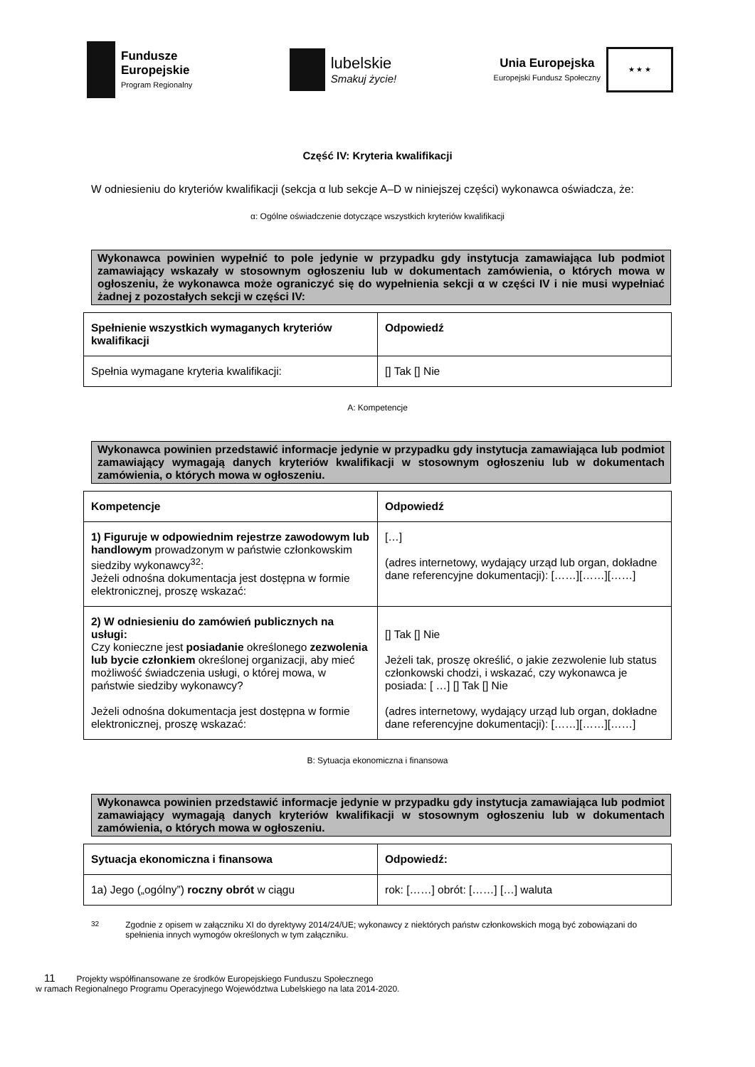Fundusze
Europejskie
Program Regionalny
lubelskie
Smakuj życie!
Unia Europejska
Europejski Fundusz Społeczny
★ ★ ★
Część IV: Kryteria kwalifikacji
W odniesieniu do kryteriów kwalifikacji (sekcja α lub sekcje A–D w niniejszej części) wykonawca oświadcza, że:
α: Ogólne oświadczenie dotyczące wszystkich kryteriów kwalifikacji
Wykonawca powinien wypełnić to pole jedynie w przypadku gdy instytucja zamawiająca lub podmiot zamawiający wskazały w stosownym ogłoszeniu lub w dokumentach zamówienia, o których mowa w ogłoszeniu, że wykonawca może ograniczyć się do wypełnienia sekcji α w części IV i nie musi wypełniać żadnej z pozostałych sekcji w części IV:
| Spełnienie wszystkich wymaganych kryteriów kwalifikacji | Odpowiedź |
| --- | --- |
| Spełnia wymagane kryteria kwalifikacji: | [] Tak [] Nie |
A: Kompetencje
Wykonawca powinien przedstawić informacje jedynie w przypadku gdy instytucja zamawiająca lub podmiot zamawiający wymagają danych kryteriów kwalifikacji w stosownym ogłoszeniu lub w dokumentach zamówienia, o których mowa w ogłoszeniu.
| Kompetencje | Odpowiedź |
| --- | --- |
| 1) Figuruje w odpowiednim rejestrze zawodowym lub handlowym prowadzonym w państwie członkowskim siedziby wykonawcy<sup>32</sup>: Jeżeli odnośna dokumentacja jest dostępna w formie elektronicznej, proszę wskazać: | […] (adres internetowy, wydający urząd lub organ, dokładne dane referencyjne dokumentacji): [……][……][……] |
| 2) W odniesieniu do zamówień publicznych na usługi: Czy konieczne jest posiadanie określonego zezwolenia lub bycie członkiem określonej organizacji, aby mieć możliwość świadczenia usługi, o której mowa, w państwie siedziby wykonawcy? Jeżeli odnośna dokumentacja jest dostępna w formie elektronicznej, proszę wskazać: | [] Tak [] Nie Jeżeli tak, proszę określić, o jakie zezwolenie lub status członkowski chodzi, i wskazać, czy wykonawca je posiada: [ …] [] Tak [] Nie (adres internetowy, wydający urząd lub organ, dokładne dane referencyjne dokumentacji): [……][……][……] |
B: Sytuacja ekonomiczna i finansowa
Wykonawca powinien przedstawić informacje jedynie w przypadku gdy instytucja zamawiająca lub podmiot zamawiający wymagają danych kryteriów kwalifikacji w stosownym ogłoszeniu lub w dokumentach zamówienia, o których mowa w ogłoszeniu.
| Sytuacja ekonomiczna i finansowa | Odpowiedź: |
| --- | --- |
| 1a) Jego („ogólny”) roczny obrót w ciągu | rok: [……] obrót: [……] […] waluta |
<sup>32</sup> Zgodnie z opisem w załączniku XI do dyrektywy 2014/24/UE; wykonawcy z niektórych państw członkowskich mogą być zobowiązani do spełnienia innych wymogów określonych w tym załączniku.
11 Projekty współfinansowane ze środków Europejskiego Funduszu Społecznego
w ramach Regionalnego Programu Operacyjnego Województwa Lubelskiego na lata 2014-2020.